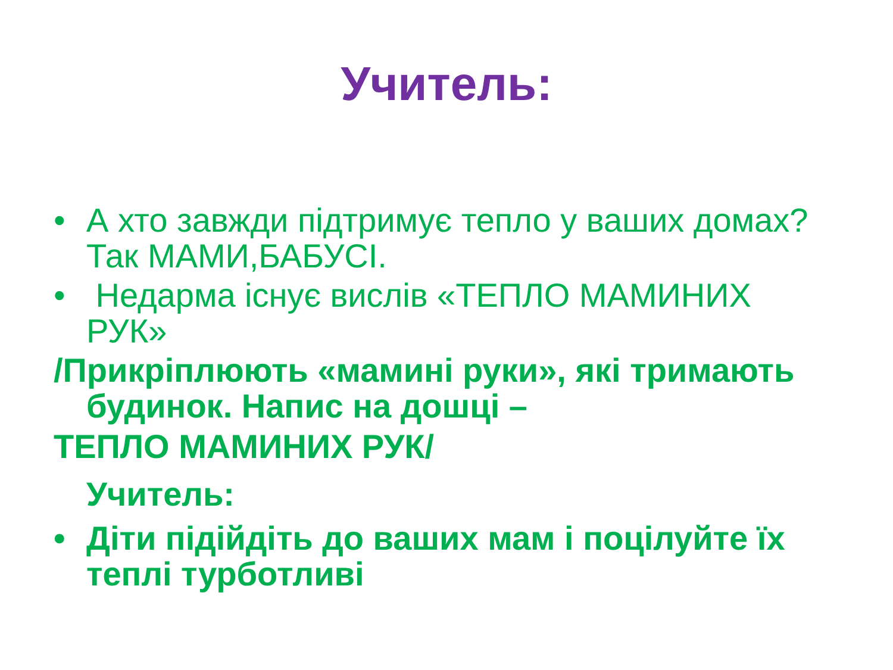Учитель:
• А хто завжди підтримує тепло у ваших домах? Так МАМИ,БАБУСІ.
• Недарма існує вислів «ТЕПЛО МАМИНИХ РУК»
/Прикріплюють «мамині руки», які тримають будинок. Напис на дошці –
ТЕПЛО МАМИНИХ РУК/
Учитель:
• Діти підійдіть до ваших мам і поцілуйте їх теплі турботливі